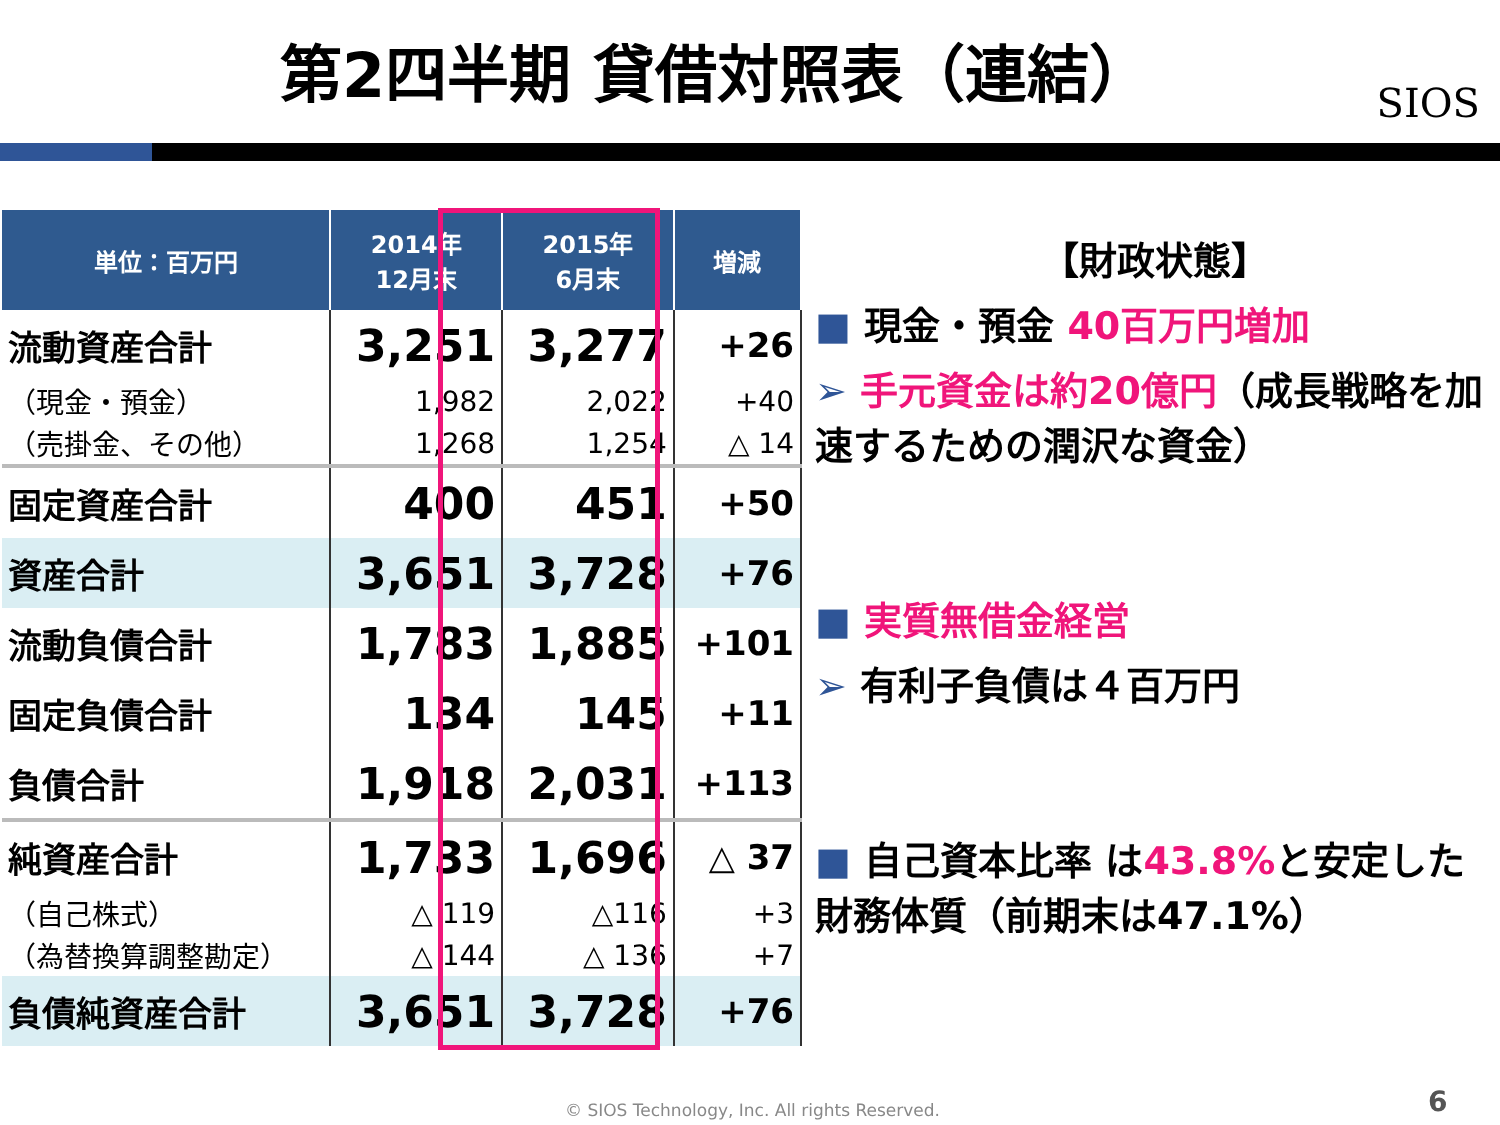第2四半期 貸借対照表（連結）
SIOS
| 単位：百万円 | 2014年 12月末 | 2015年 6月末 | 増減 |
| --- | --- | --- | --- |
| 流動資産合計 | 3,251 | 3,277 | +26 |
| （現金・預金） | 1,982 | 2,022 | +40 |
| （売掛金、その他） | 1,268 | 1,254 | △ 14 |
| 固定資産合計 | 400 | 451 | +50 |
| 資産合計 | 3,651 | 3,728 | +76 |
| 流動負債合計 | 1,783 | 1,885 | +101 |
| 固定負債合計 | 134 | 145 | +11 |
| 負債合計 | 1,918 | 2,031 | +113 |
| 純資産合計 | 1,733 | 1,696 | △ 37 |
| （自己株式） | △ 119 | △116 | +3 |
| （為替換算調整勘定） | △ 144 | △ 136 | +7 |
| 負債純資産合計 | 3,651 | 3,728 | +76 |
【財政状態】
■ 現金・預金 40百万円増加
➢ 手元資金は約20億円（成長戦略を加速するための潤沢な資金）
■ 実質無借金経営
➢ 有利子負債は４百万円
■ 自己資本比率 は43.8% と安定した財務体質（前期末は47.1%）
© SIOS Technology, Inc. All rights Reserved.
6